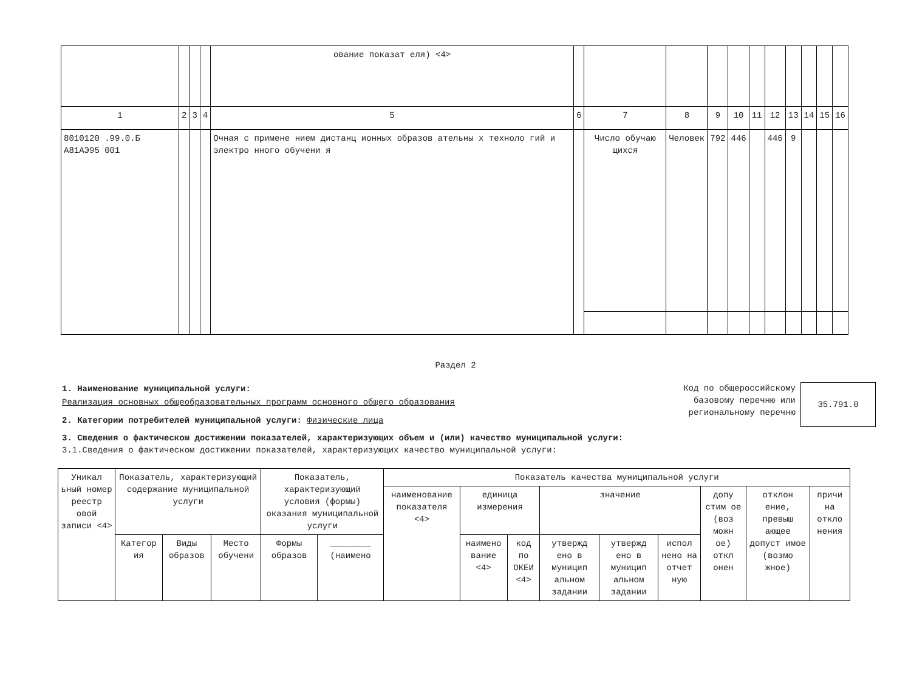| | | | | ование показат еля) <4> | | | | | | | | | | | |
| 1 | 2 | 3 | 4 | 5 | 6 | 7 | 8 | 9 | 10 | 11 | 12 | 13 | 14 | 15 | 16 |
| 8010120 .99.0.Б А81АЭ95 001 | | | | Очная с примене нием дистанц ионных образов ательны х техноло гий и электро нного обучени я | | Число обучаю щихся | Человек | 792 | 446 | | 446 | 9 | | | |
Раздел 2
1. Наименование муниципальной услуги:
Реализация основных общеобразовательных программ основного общего образования
2. Категории потребителей муниципальной услуги: Физические лица
Код по общероссийскому базовому перечню или региональному перечню
35.791.0
3. Сведения о фактическом достижении показателей, характеризующих объем и (или) качество муниципальной услуги:
3.1.Сведения о фактическом достижении показателей, характеризующих качество муниципальной услуги:
| Уникал ьный номер реестр овой записи <4> | Показатель, характеризующий содержание муниципальной услуги | | | Показатель, характеризующий условия (формы) оказания муниципальной услуги | | Показатель качества муниципальной услуги | | | | | | | | |
| --- | --- | --- | --- | --- | --- | --- | --- | --- | --- | --- | --- | --- | --- | --- |
| | | | | | | наименование показателя <4> | единица измерения | | значение | | | допу стим ое (воз можн ое) откл онен | отклон ение, превыш ающее допуст имое (возмо жное) | причи на откло нения |
| | Категор ия | Виды образов | Место обучени | Формы образов | ________ (наимено | | наимено вание <4> | код по ОКЕИ <4> | утвержд ено в муницип альном задании | утвержд ено в муницип альном задании | испол нено на отчет ную | | | |